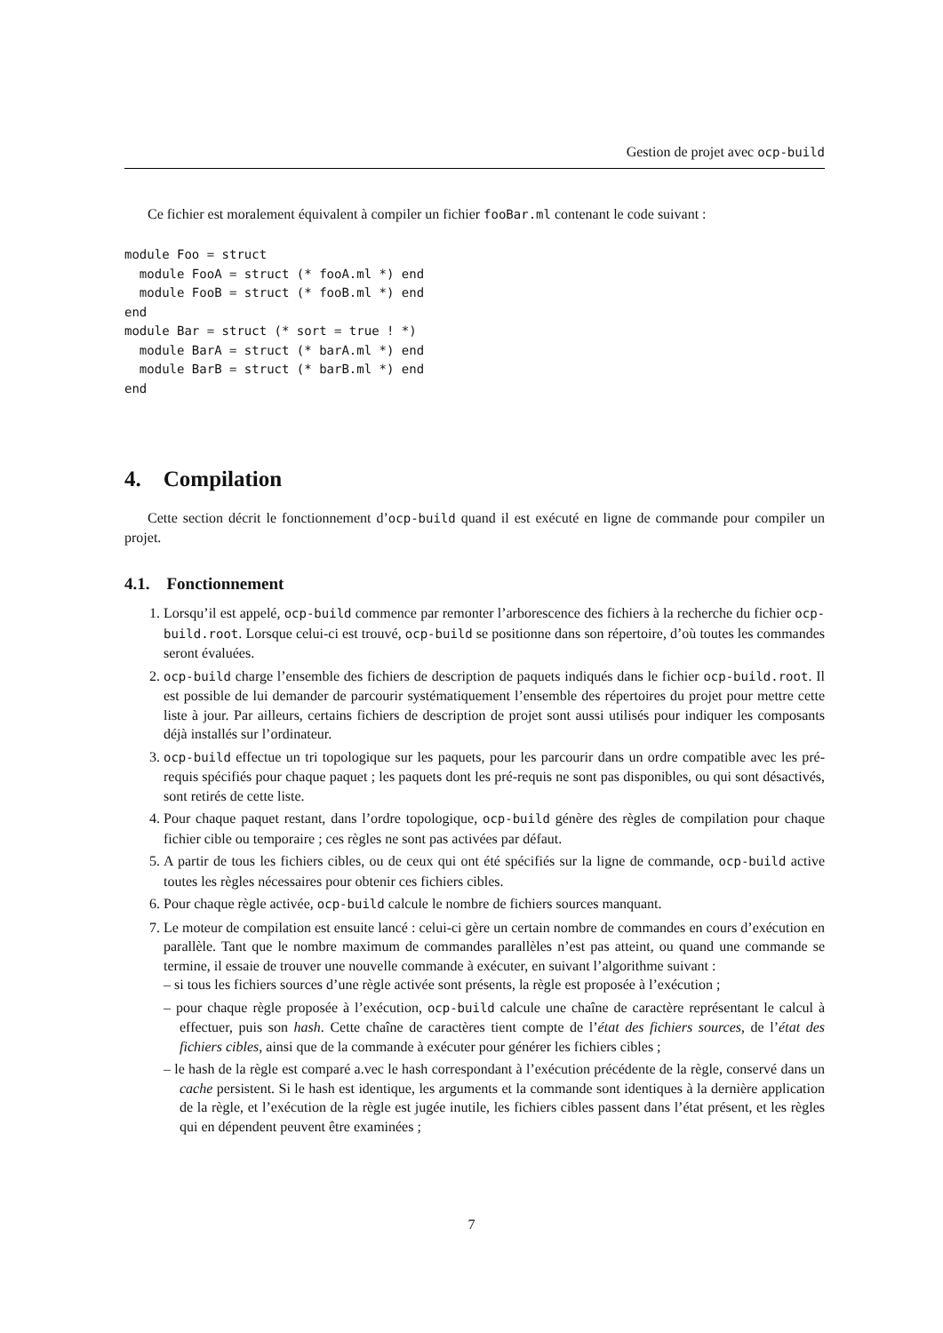Gestion de projet avec ocp-build
Ce fichier est moralement équivalent à compiler un fichier fooBar.ml contenant le code suivant :
module Foo = struct
  module FooA = struct (* fooA.ml *) end
  module FooB = struct (* fooB.ml *) end
end
module Bar = struct (* sort = true ! *)
  module BarA = struct (* barA.ml *) end
  module BarB = struct (* barB.ml *) end
end
4. Compilation
Cette section décrit le fonctionnement d’ocp-build quand il est exécuté en ligne de commande pour compiler un projet.
4.1. Fonctionnement
1. Lorsqu’il est appelé, ocp-build commence par remonter l’arborescence des fichiers à la recherche du fichier ocp-build.root. Lorsque celui-ci est trouvé, ocp-build se positionne dans son répertoire, d’où toutes les commandes seront évaluées.
2. ocp-build charge l’ensemble des fichiers de description de paquets indiqués dans le fichier ocp-build.root. Il est possible de lui demander de parcourir systématiquement l’ensemble des répertoires du projet pour mettre cette liste à jour. Par ailleurs, certains fichiers de description de projet sont aussi utilisés pour indiquer les composants déjà installés sur l’ordinateur.
3. ocp-build effectue un tri topologique sur les paquets, pour les parcourir dans un ordre compatible avec les pré-requis spécifiés pour chaque paquet ; les paquets dont les pré-requis ne sont pas disponibles, ou qui sont désactivés, sont retirés de cette liste.
4. Pour chaque paquet restant, dans l’ordre topologique, ocp-build génère des règles de compilation pour chaque fichier cible ou temporaire ; ces règles ne sont pas activées par défaut.
5. A partir de tous les fichiers cibles, ou de ceux qui ont été spécifiés sur la ligne de commande, ocp-build active toutes les règles nécessaires pour obtenir ces fichiers cibles.
6. Pour chaque règle activée, ocp-build calcule le nombre de fichiers sources manquant.
7. Le moteur de compilation est ensuite lancé : celui-ci gère un certain nombre de commandes en cours d’exécution en parallèle. Tant que le nombre maximum de commandes parallèles n’est pas atteint, ou quand une commande se termine, il essaie de trouver une nouvelle commande à exécuter, en suivant l’algorithme suivant :
– si tous les fichiers sources d’une règle activée sont présents, la règle est proposée à l’exécution ;
– pour chaque règle proposée à l’exécution, ocp-build calcule une chaîne de caractère représentant le calcul à effectuer, puis son hash. Cette chaîne de caractères tient compte de l’état des fichiers sources, de l’état des fichiers cibles, ainsi que de la commande à exécuter pour générer les fichiers cibles ;
– le hash de la règle est comparé a.vec le hash correspondant à l’exécution précédente de la règle, conservé dans un cache persistent. Si le hash est identique, les arguments et la commande sont identiques à la dernière application de la règle, et l’exécution de la règle est jugée inutile, les fichiers cibles passent dans l’état présent, et les règles qui en dépendent peuvent être examinées ;
7